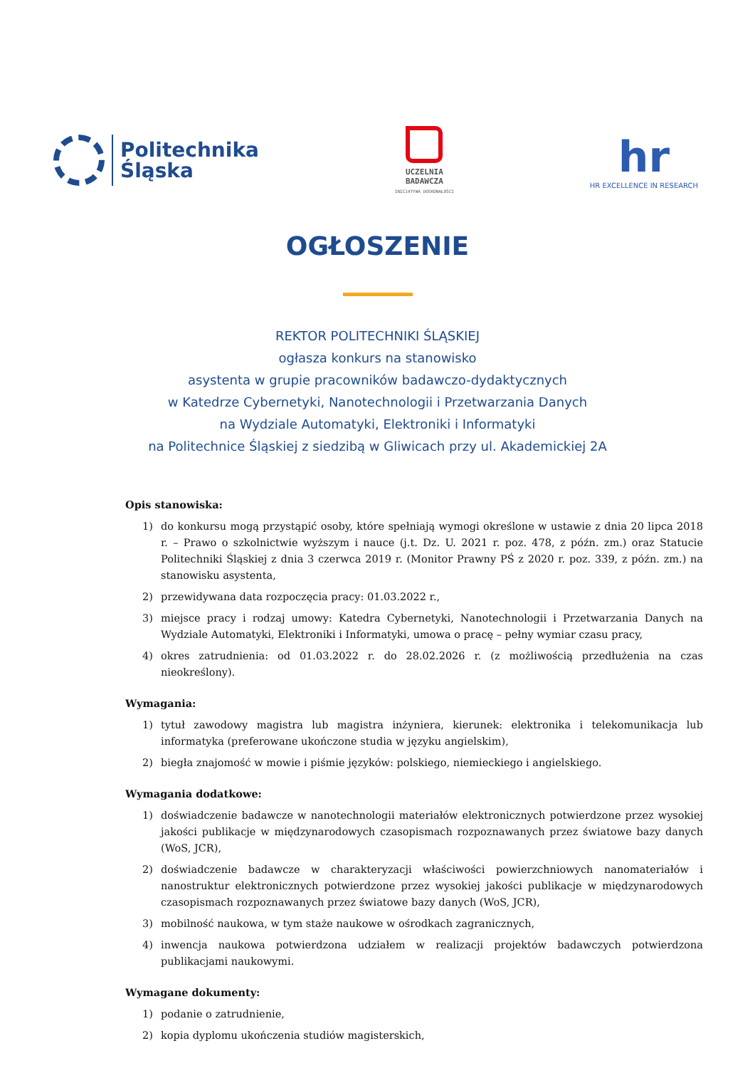Politechnika
Śląska
UCZELNIA
BADAWCZA
INICJATYWA DOSKONAŁOŚCI
hr
HR EXCELLENCE IN RESEARCH
OGŁOSZENIE
REKTOR POLITECHNIKI ŚLĄSKIEJ
ogłasza konkurs na stanowisko
asystenta w grupie pracowników badawczo-dydaktycznych
w Katedrze Cybernetyki, Nanotechnologii i Przetwarzania Danych
na Wydziale Automatyki, Elektroniki i Informatyki
na Politechnice Śląskiej z siedzibą w Gliwicach przy ul. Akademickiej 2A
Opis stanowiska:
1) do konkursu mogą przystąpić osoby, które spełniają wymogi określone w ustawie z dnia 20 lipca 2018 r. – Prawo o szkolnictwie wyższym i nauce (j.t. Dz. U. 2021 r. poz. 478, z późn. zm.) oraz Statucie Politechniki Śląskiej z dnia 3 czerwca 2019 r. (Monitor Prawny PŚ z 2020 r. poz. 339, z późn. zm.) na stanowisku asystenta,
2) przewidywana data rozpoczęcia pracy: 01.03.2022 r.,
3) miejsce pracy i rodzaj umowy: Katedra Cybernetyki, Nanotechnologii i Przetwarzania Danych na Wydziale Automatyki, Elektroniki i Informatyki, umowa o pracę – pełny wymiar czasu pracy,
4) okres zatrudnienia: od 01.03.2022 r. do 28.02.2026 r. (z możliwością przedłużenia na czas nieokreślony).
Wymagania:
1) tytuł zawodowy magistra lub magistra inżyniera, kierunek: elektronika i telekomunikacja lub informatyka (preferowane ukończone studia w języku angielskim),
2) biegła znajomość w mowie i piśmie języków: polskiego, niemieckiego i angielskiego.
Wymagania dodatkowe:
1) doświadczenie badawcze w nanotechnologii materiałów elektronicznych potwierdzone przez wysokiej jakości publikacje w międzynarodowych czasopismach rozpoznawanych przez światowe bazy danych (WoS, JCR),
2) doświadczenie badawcze w charakteryzacji właściwości powierzchniowych nanomateriałów i nanostruktur elektronicznych potwierdzone przez wysokiej jakości publikacje w międzynarodowych czasopismach rozpoznawanych przez światowe bazy danych (WoS, JCR),
3) mobilność naukowa, w tym staże naukowe w ośrodkach zagranicznych,
4) inwencja naukowa potwierdzona udziałem w realizacji projektów badawczych potwierdzona publikacjami naukowymi.
Wymagane dokumenty:
1) podanie o zatrudnienie,
2) kopia dyplomu ukończenia studiów magisterskich,